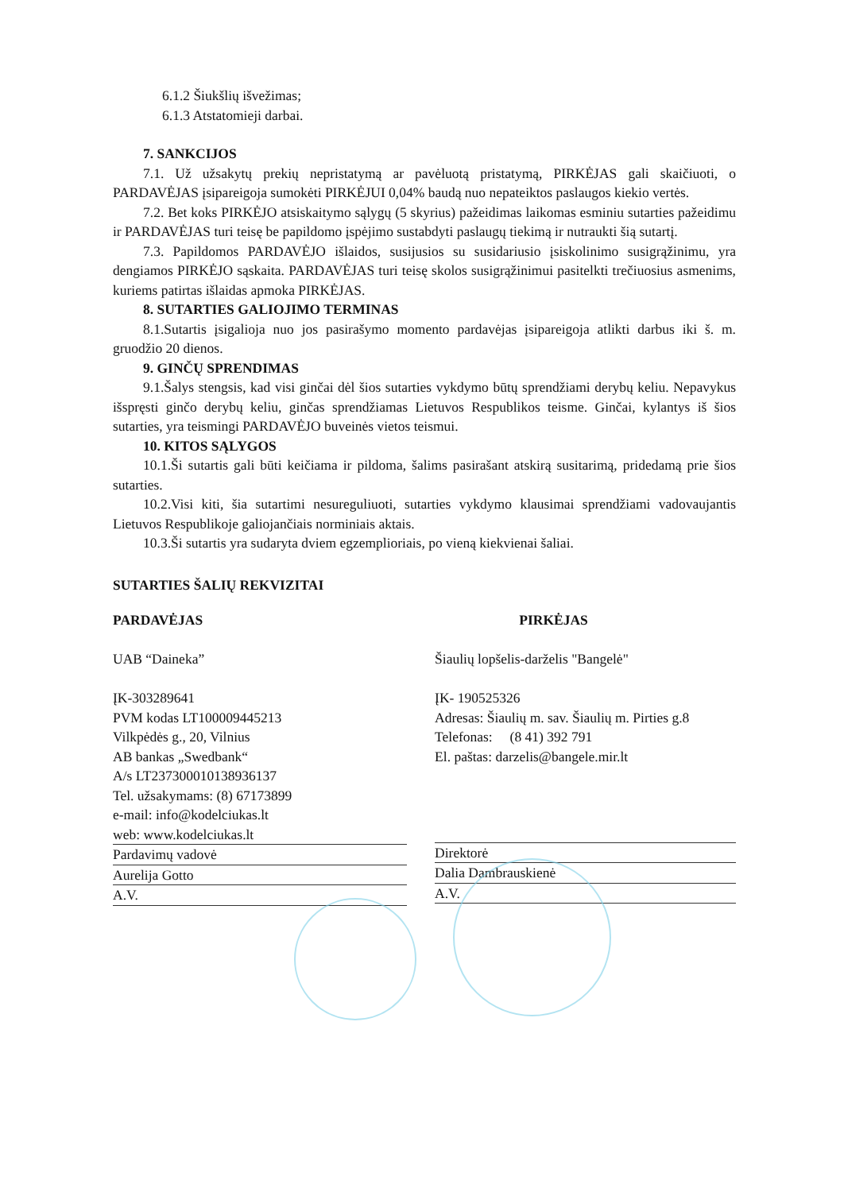6.1.2 Šiukšlių išvežimas;
6.1.3 Atstatomieji darbai.
7. SANKCIJOS
7.1. Už užsakytų prekių nepristatymą ar pavėluotą pristatymą, PIRKĖJAS gali skaičiuoti, o PARDAVĖJAS įsipareigoja sumokėti PIRKĖJUI 0,04% baudą nuo nepateiktos paslaugos kiekio vertės.
7.2. Bet koks PIRKĖJO atsiskaitymo sąlygų (5 skyrius) pažeidimas laikomas esminiu sutarties pažeidimu ir PARDAVĖJAS turi teisę be papildomo įspėjimo sustabdyti paslaugų tiekimą ir nutraukti šią sutartį.
7.3. Papildomos PARDAVĖJO išlaidos, susijusios su susidariusio įsiskolinimo susigrąžinimu, yra dengiamos PIRKĖJO sąskaita. PARDAVĖJAS turi teisę skolos susigrąžinimui pasitelkti trečiuosius asmenims, kuriems patirtas išlaidas apmoka PIRKĖJAS.
8. SUTARTIES GALIOJIMO TERMINAS
8.1.Sutartis įsigalioja nuo jos pasirašymo momento pardavėjas įsipareigoja atlikti darbus iki š. m. gruodžio 20 dienos.
9. GINČŲ SPRENDIMAS
9.1.Šalys stengsis, kad visi ginčai dėl šios sutarties vykdymo būtų sprendžiami derybų keliu. Nepavykus išspręsti ginčo derybų keliu, ginčas sprendžiamas Lietuvos Respublikos teisme. Ginčai, kylantys iš šios sutarties, yra teismingi PARDAVĖJO buveinės vietos teismui.
10. KITOS SĄLYGOS
10.1.Ši sutartis gali būti keičiama ir pildoma, šalims pasirašant atskirą susitarimą, pridedamą prie šios sutarties.
10.2.Visi kiti, šia sutartimi nesureguliuoti, sutarties vykdymo klausimai sprendžiami vadovaujantis Lietuvos Respublikoje galiojančiais norminiais aktais.
10.3.Ši sutartis yra sudaryta dviem egzemplioriais, po vieną kiekvienai šaliai.
SUTARTIES ŠALIŲ REKVIZITAI
PARDAVĖJAS
UAB “Daineka”
ĮK-303289641
PVM kodas LT100009445213
Vilkpėdės g., 20, Vilnius
AB bankas „Swedbank“
A/s LT237300010138936137
Tel. užsakymams: (8) 67173899
e-mail: info@kodelciukas.lt
web: www.kodelciukas.lt
Pardavimų vadovė
Aurelija Gotto
A.V.
PIRKĖJAS
Šiaulių lopšelis-darželis "Bangelė"
ĮK- 190525326
Adresas: Šiaulių m. sav. Šiaulių m. Pirties g.8
Telefonas: (8 41) 392 791
El. paštas: darzelis@bangele.mir.lt
Direktorė
Dalia Dambrauskienė
A.V.